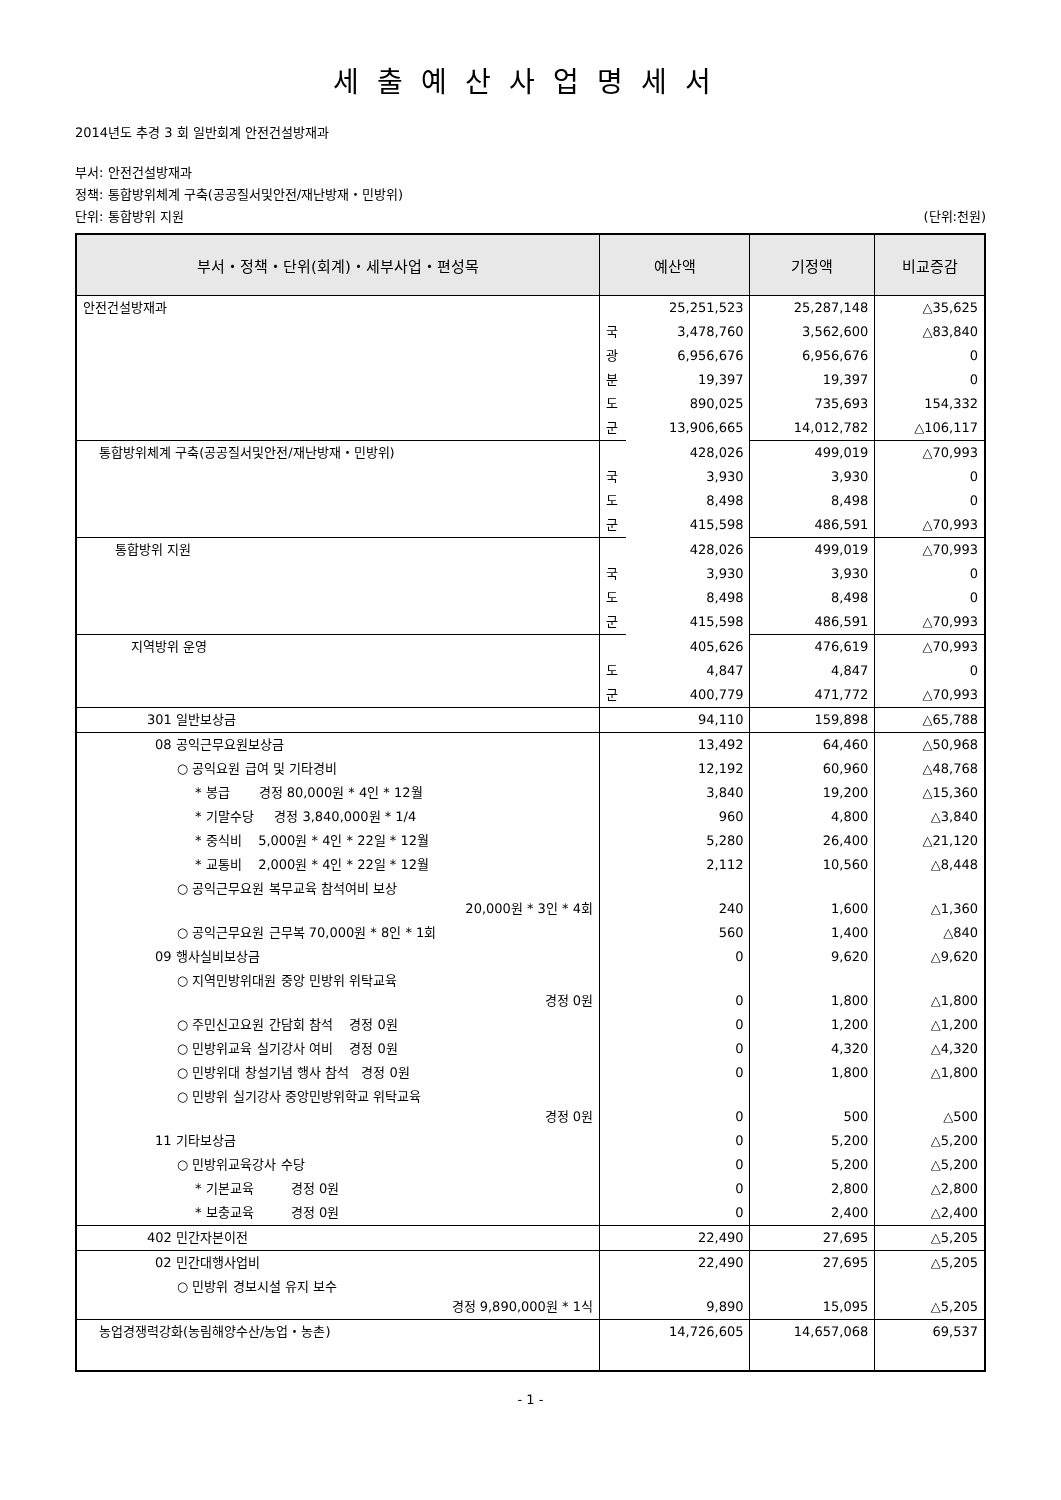세출예산사업명세서
2014년도 추경 3 회 일반회계 안전건설방재과
부서: 안전건설방재과
정책: 통합방위체계 구축(공공질서및안전/재난방재・민방위)
단위: 통합방위 지원 (단위:천원)
| 부서・정책・단위(회계)・세부사업・편성목 | 예산액 | | 기정액 | 비교증감 |
| --- | --- | --- | --- | --- |
| 안전건설방재과 | | 25,251,523 | 25,287,148 | △35,625 |
| | 국 | 3,478,760 | 3,562,600 | △83,840 |
| | 광 | 6,956,676 | 6,956,676 | 0 |
| | 분 | 19,397 | 19,397 | 0 |
| | 도 | 890,025 | 735,693 | 154,332 |
| | 군 | 13,906,665 | 14,012,782 | △106,117 |
| 통합방위체계 구축(공공질서및안전/재난방재・민방위) | | 428,026 | 499,019 | △70,993 |
| | 국 | 3,930 | 3,930 | 0 |
| | 도 | 8,498 | 8,498 | 0 |
| | 군 | 415,598 | 486,591 | △70,993 |
| 통합방위 지원 | | 428,026 | 499,019 | △70,993 |
| | 국 | 3,930 | 3,930 | 0 |
| | 도 | 8,498 | 8,498 | 0 |
| | 군 | 415,598 | 486,591 | △70,993 |
| 지역방위 운영 | | 405,626 | 476,619 | △70,993 |
| | 도 | 4,847 | 4,847 | 0 |
| | 군 | 400,779 | 471,772 | △70,993 |
| 301 일반보상금 | 94,110 | | 159,898 | △65,788 |
| 08 공익근무요원보상금 | 13,492 | | 64,460 | △50,968 |
| ○ 공익요원 급여 및 기타경비 | 12,192 | | 60,960 | △48,768 |
| * 봉급 경정 80,000원 * 4인 * 12월 | 3,840 | | 19,200 | △15,360 |
| * 기말수당 경정 3,840,000원 * 1/4 | 960 | | 4,800 | △3,840 |
| * 중식비 5,000원 * 4인 * 22일 * 12월 | 5,280 | | 26,400 | △21,120 |
| * 교통비 2,000원 * 4인 * 22일 * 12월 | 2,112 | | 10,560 | △8,448 |
| ○ 공익근무요원 복무교육 참석여비 보상 20,000원 * 3인 * 4회 | 240 | | 1,600 | △1,360 |
| ○ 공익근무요원 근무복 70,000원 * 8인 * 1회 | 560 | | 1,400 | △840 |
| 09 행사실비보상금 | 0 | | 9,620 | △9,620 |
| ○ 지역민방위대원 중앙 민방위 위탁교육 경정 0원 | 0 | | 1,800 | △1,800 |
| ○ 주민신고요원 간담회 참석 경정 0원 | 0 | | 1,200 | △1,200 |
| ○ 민방위교육 실기강사 여비 경정 0원 | 0 | | 4,320 | △4,320 |
| ○ 민방위대 창설기념 행사 참석 경정 0원 | 0 | | 1,800 | △1,800 |
| ○ 민방위 실기강사 중앙민방위학교 위탁교육 경정 0원 | 0 | | 500 | △500 |
| 11 기타보상금 | 0 | | 5,200 | △5,200 |
| ○ 민방위교육강사 수당 | 0 | | 5,200 | △5,200 |
| * 기본교육 경정 0원 | 0 | | 2,800 | △2,800 |
| * 보충교육 경정 0원 | 0 | | 2,400 | △2,400 |
| 402 민간자본이전 | 22,490 | | 27,695 | △5,205 |
| 02 민간대행사업비 | 22,490 | | 27,695 | △5,205 |
| ○ 민방위 경보시설 유지 보수 경정 9,890,000원 * 1식 | 9,890 | | 15,095 | △5,205 |
| 농업경쟁력강화(농림해양수산/농업・농촌) | 14,726,605 | | 14,657,068 | 69,537 |
- 1 -